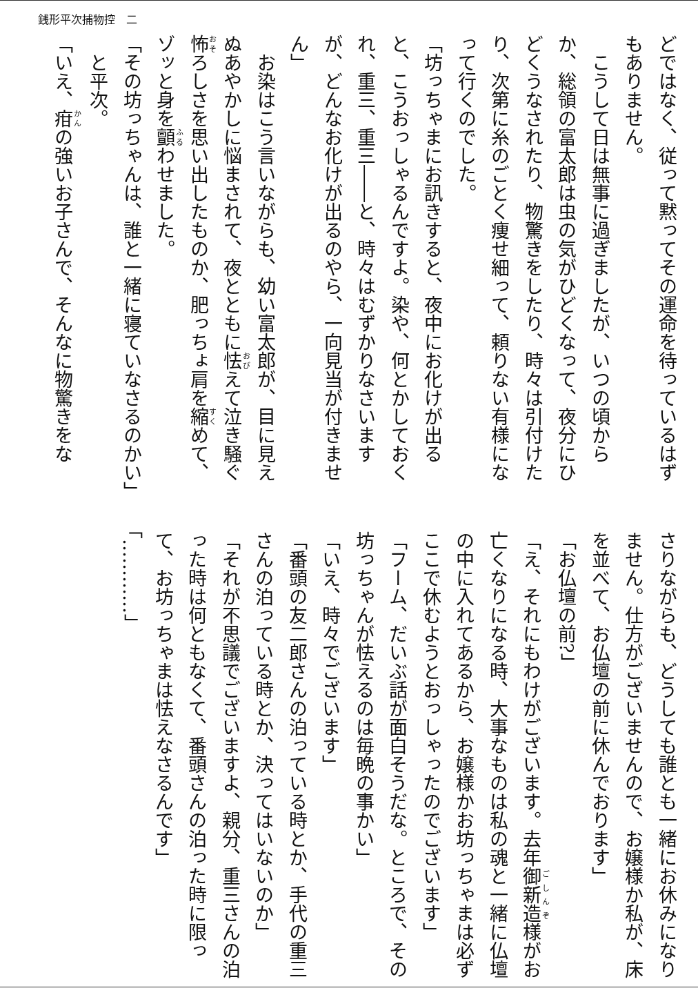銭形平次捕物控　二
どではなく、従って黙ってその運命を待っているはずもありません。
こうして日は無事に過ぎましたが、いつの頃からか、総領の富太郎は虫の気がひどくなって、夜分にひどくうなされたり、物驚きをしたり、時々は引付けたり、次第に糸のごとく痩せ細って、頼りない有様になって行くのでした。
「坊っちゃまにお訊きすると、夜中にお化けが出ると、こうおっしゃるんですよ。染や、何とかしておくれ、重三、重三――と、時々はむずかりなさいますが、どんなお化けが出るのやら、一向見当が付きません」
お染はこう言いながらも、幼い富太郎が、目に見えぬあやかしに悩まされて、夜とともに怯えて泣き騒ぐ怖ろしさを思い出したものか、肥っちょ肩を縮めて、ゾッと身を顫わせました。
「その坊っちゃんは、誰と一緒に寝ていなさるのかい」
と平次。
「いえ、疳の強いお子さんで、そんなに物驚きをな
さりながらも、どうしても誰とも一緒にお休みになりません。仕方がございませんので、お嬢様か私が、床を並べて、お仏壇の前に休んでおります」
「お仏壇の前?」
「え、それにもわけがございます。去年御新造様がお亡くなりになる時、大事なものは私の魂と一緒に仏壇の中に入れてあるから、お嬢様かお坊っちゃまは必ずここで休むようとおっしゃったのでございます」
「フーム、だいぶ話が面白そうだな。ところで、その坊っちゃんが怯えるのは毎晩の事かい」
「いえ、時々でございます」
「番頭の友二郎さんの泊っている時とか、手代の重三さんの泊っている時とか、決ってはいないのか」
「それが不思議でございますよ、親分、重三さんの泊った時は何ともなくて、番頭さんの泊った時に限って、お坊っちゃまは怯えなさるんです」
「…………」